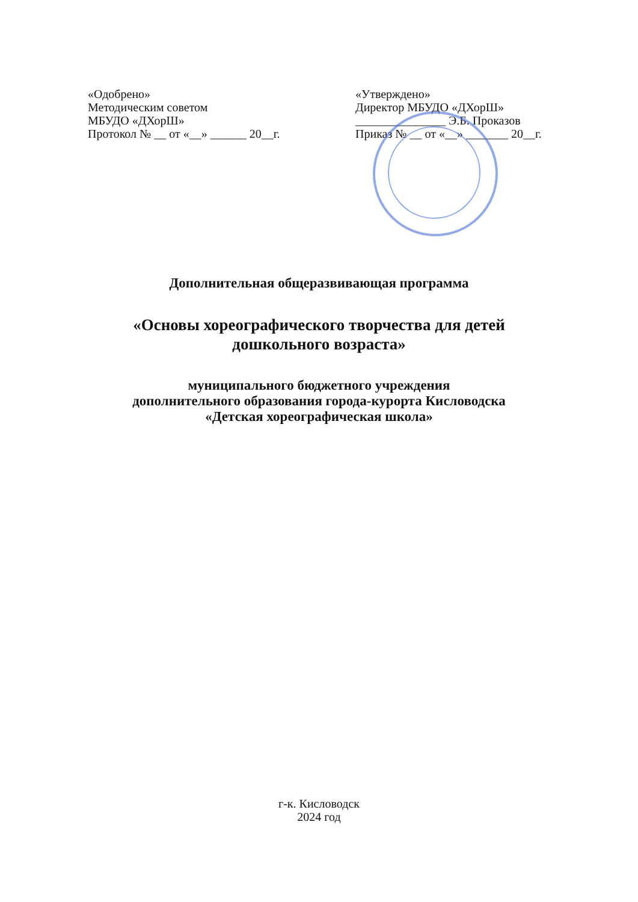«Одобрено»
Методическим советом
МБУДО «ДХорШ»
Протокол № __ от «__» ______ 20__г.
«Утверждено»
Директор МБУДО «ДХорШ»
_______________ Э.Б. Проказов
Приказ № __ от «__» _______ 20__г.
Дополнительная общеразвивающая программа
«Основы хореографического творчества для детей
дошкольного возраста»
муниципального бюджетного учреждения
дополнительного образования города-курорта Кисловодска
«Детская хореографическая школа»
г-к. Кисловодск
2024 год